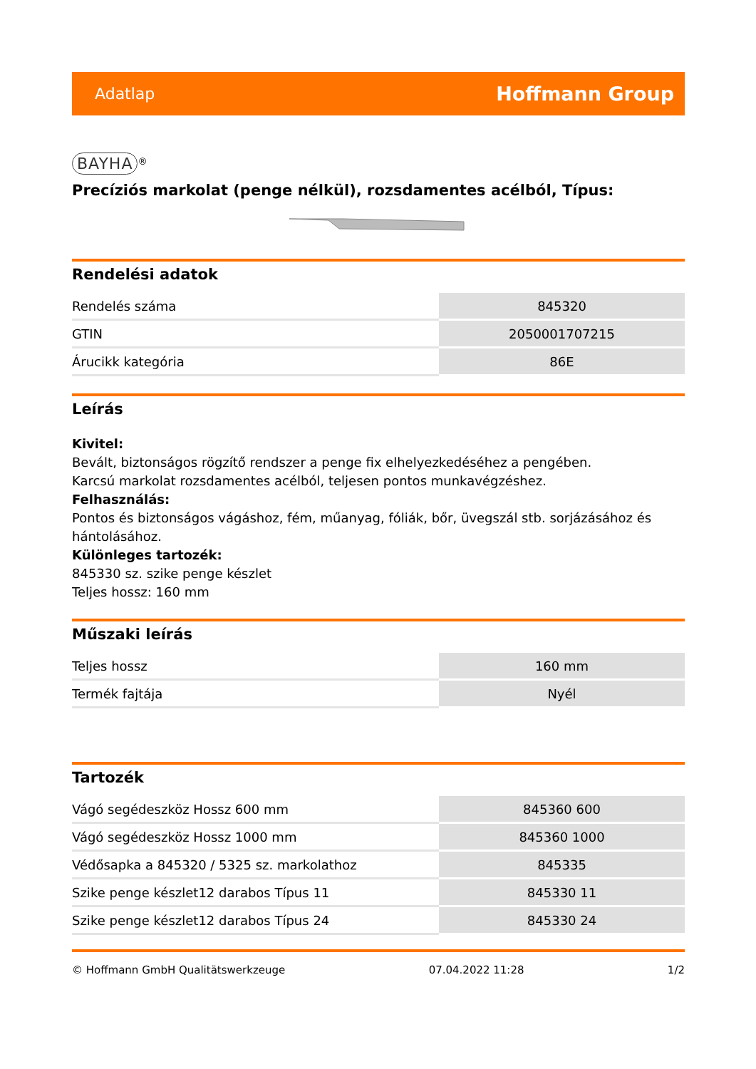Adatlap Hoffmann Group
BAYHA
<sup>®</sup>
Precíziós markolat (penge nélkül), rozsdamentes acélból, Típus:
Rendelési adatok
| Rendelés száma | 845320 |
| GTIN | 2050001707215 |
| Árucikk kategória | 86E |
Leírás
Kivitel:
Bevált, biztonságos rögzítő rendszer a penge fix elhelyezkedéséhez a pengében.
Karcsú markolat rozsdamentes acélból, teljesen pontos munkavégzéshez.
Felhasználás:
Pontos és biztonságos vágáshoz, fém, műanyag, fóliák, bőr, üvegszál stb. sorjázásához és hántolásához.
Különleges tartozék:
845330 sz. szike penge készlet
Teljes hossz: 160 mm
Műszaki leírás
| Teljes hossz | 160 mm |
| Termék fajtája | Nyél |
Tartozék
| Vágó segédeszköz Hossz 600 mm | 845360 600 |
| Vágó segédeszköz Hossz 1000 mm | 845360 1000 |
| Védősapka a 845320 / 5325 sz. markolathoz | 845335 |
| Szike penge készlet12 darabos Típus 11 | 845330 11 |
| Szike penge készlet12 darabos Típus 24 | 845330 24 |
© Hoffmann GmbH Qualitätswerkzeuge 07.04.2022 11:28 1/2